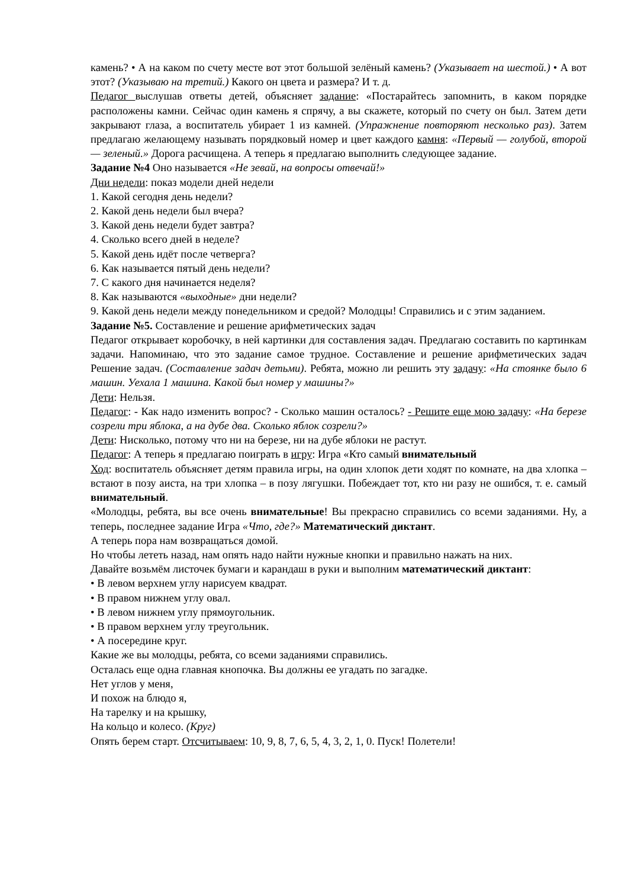камень? • А на каком по счету месте вот этот большой зелёный камень? (Указывает на шестой.) • А вот этот? (Указываю на третий.) Какого он цвета и размера? И т. д.
Педагог выслушав ответы детей, объясняет задание: «Постарайтесь запомнить, в каком порядке расположены камни. Сейчас один камень я спрячу, а вы скажете, который по счету он был. Затем дети закрывают глаза, а воспитатель убирает 1 из камней. (Упражнение повторяют несколько раз). Затем предлагаю желающему называть порядковый номер и цвет каждого камня: «Первый — голубой, второй — зеленый.» Дорога расчищена. А теперь я предлагаю выполнить следующее задание.
Задание №4 Оно называется «Не зевай, на вопросы отвечай!»
Дни недели: показ модели дней недели
1. Какой сегодня день недели?
2. Какой день недели был вчера?
3. Какой день недели будет завтра?
4. Сколько всего дней в неделе?
5. Какой день идёт после четверга?
6. Как называется пятый день недели?
7. С какого дня начинается неделя?
8. Как называются «выходные» дни недели?
9. Какой день недели между понедельником и средой? Молодцы! Справились и с этим заданием.
Задание №5. Составление и решение арифметических задач
Педагог открывает коробочку, в ней картинки для составления задач. Предлагаю составить по картинкам задачи. Напоминаю, что это задание самое трудное. Составление и решение арифметических задач Решение задач. (Составление задач детьми). Ребята, можно ли решить эту задачу: «На стоянке было 6 машин. Уехала 1 машина. Какой был номер у машины?»
Дети: Нельзя.
Педагог: - Как надо изменить вопрос? - Сколько машин осталось? - Решите еще мою задачу: «На березе созрели три яблока, а на дубе два. Сколько яблок созрели?»
Дети: Нисколько, потому что ни на березе, ни на дубе яблоки не растут.
Педагог: А теперь я предлагаю поиграть в игру: Игра «Кто самый внимательный
Ход: воспитатель объясняет детям правила игры, на один хлопок дети ходят по комнате, на два хлопка – встают в позу аиста, на три хлопка – в позу лягушки. Побеждает тот, кто ни разу не ошибся, т. е. самый внимательный.
«Молодцы, ребята, вы все очень внимательные! Вы прекрасно справились со всеми заданиями. Ну, а теперь, последнее задание Игра «Что, где?» Математический диктант.
А теперь пора нам возвращаться домой.
Но чтобы лететь назад, нам опять надо найти нужные кнопки и правильно нажать на них.
Давайте возьмём листочек бумаги и карандаш в руки и выполним математический диктант:
• В левом верхнем углу нарисуем квадрат.
• В правом нижнем углу овал.
• В левом нижнем углу прямоугольник.
• В правом верхнем углу треугольник.
• А посередине круг.
Какие же вы молодцы, ребята, со всеми заданиями справились.
Осталась еще одна главная кнопочка. Вы должны ее угадать по загадке.
Нет углов у меня,
И похож на блюдо я,
На тарелку и на крышку,
На кольцо и колесо. (Круг)
Опять берем старт. Отсчитываем: 10, 9, 8, 7, 6, 5, 4, 3, 2, 1, 0. Пуск! Полетели!